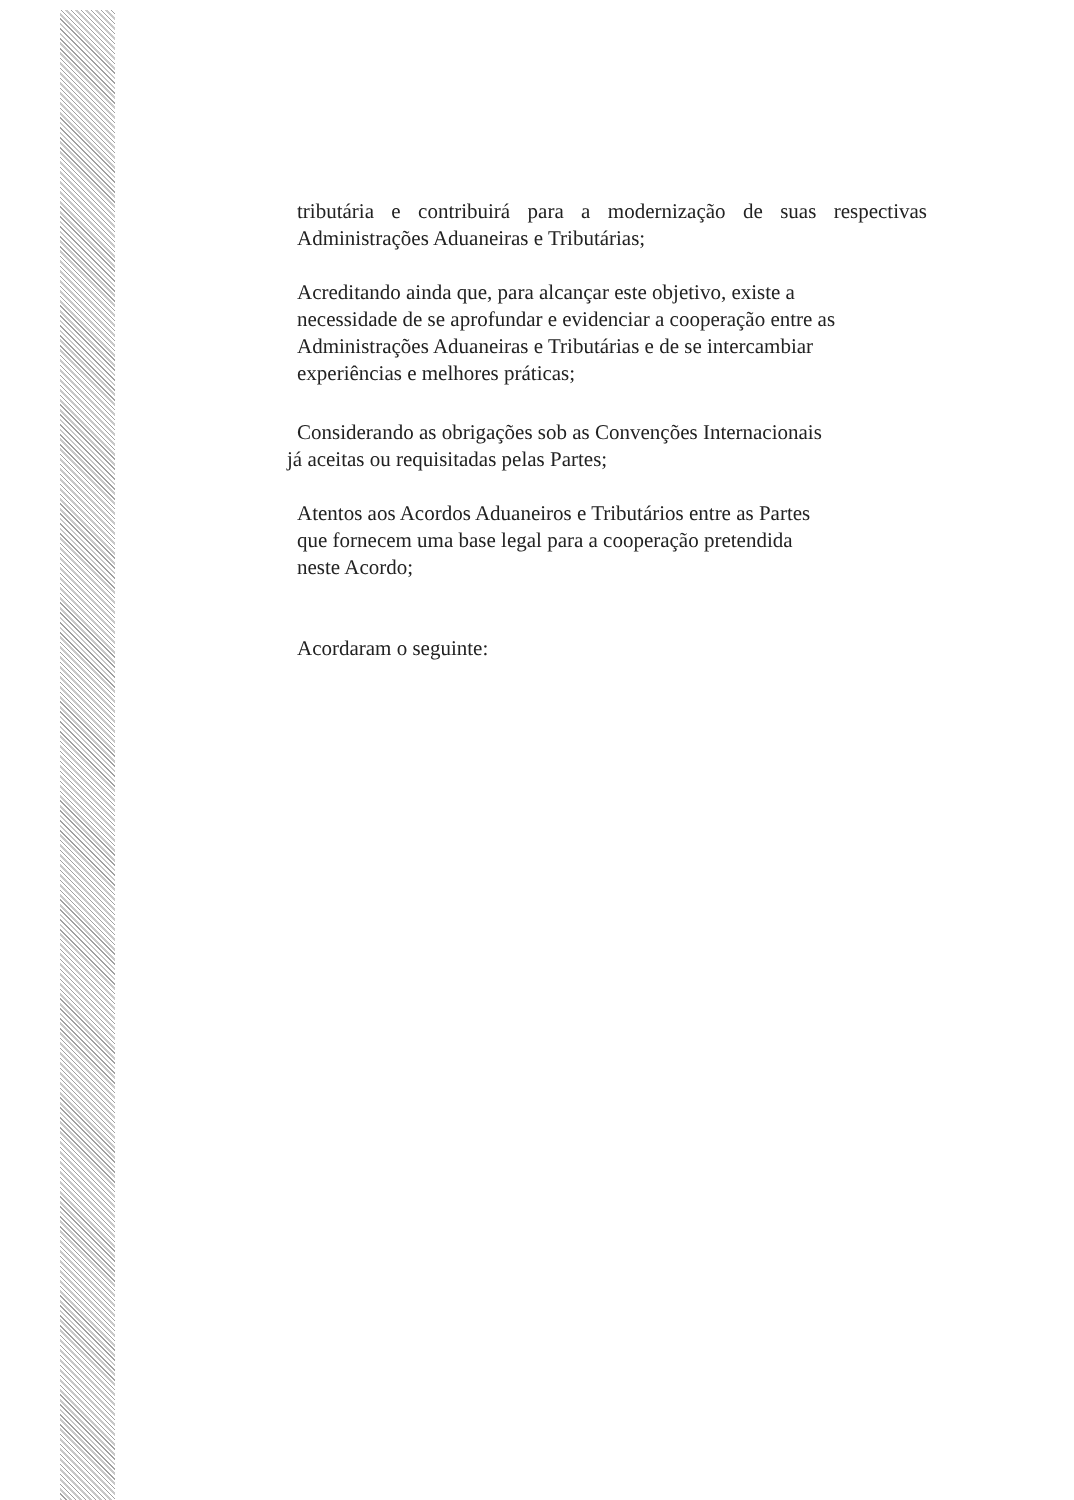tributária e contribuirá para a modernização de suas respectivas Administrações Aduaneiras e Tributárias;
Acreditando ainda que, para alcançar este objetivo, existe a
necessidade de se aprofundar e evidenciar a cooperação entre as
Administrações Aduaneiras e Tributárias e de se intercambiar
experiências e melhores práticas;
Considerando as obrigações sob as Convenções Internacionais
já aceitas ou requisitadas pelas Partes;
Atentos aos Acordos Aduaneiros e Tributários entre as Partes
que fornecem uma base legal para a cooperação pretendida
neste Acordo;
Acordaram o seguinte: